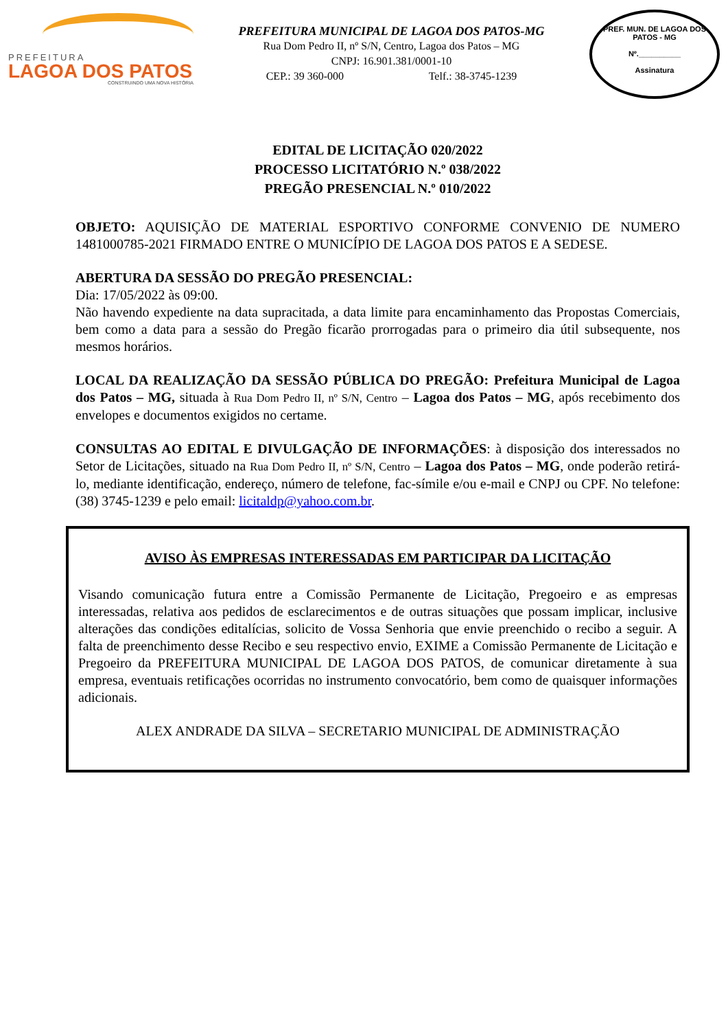PREFEITURA
LAGOA DOS PATOS
CONSTRUINDO UMA NOVA HISTÓRIA
PREFEITURA MUNICIPAL DE LAGOA DOS PATOS-MG
Rua Dom Pedro II, nº S/N, Centro, Lagoa dos Patos – MG
CNPJ: 16.901.381/0001-10
CEP.: 39 360-000 Telf.: 38-3745-1239
PREF. MUN. DE LAGOA DOS PATOS - MG
Nº.__________
Assinatura
EDITAL DE LICITAÇÃO 020/2022
PROCESSO LICITATÓRIO N.º 038/2022
PREGÃO PRESENCIAL N.º 010/2022
OBJETO: AQUISIÇÃO DE MATERIAL ESPORTIVO CONFORME CONVENIO DE NUMERO 1481000785-2021 FIRMADO ENTRE O MUNICÍPIO DE LAGOA DOS PATOS E A SEDESE.
ABERTURA DA SESSÃO DO PREGÃO PRESENCIAL:
Dia: 17/05/2022 às 09:00.
Não havendo expediente na data supracitada, a data limite para encaminhamento das Propostas Comerciais, bem como a data para a sessão do Pregão ficarão prorrogadas para o primeiro dia útil subsequente, nos mesmos horários.
LOCAL DA REALIZAÇÃO DA SESSÃO PÚBLICA DO PREGÃO: Prefeitura Municipal de Lagoa dos Patos – MG, situada à Rua Dom Pedro II, nº S/N, Centro – Lagoa dos Patos – MG, após recebimento dos envelopes e documentos exigidos no certame.
CONSULTAS AO EDITAL E DIVULGAÇÃO DE INFORMAÇÕES: à disposição dos interessados no Setor de Licitações, situado na Rua Dom Pedro II, nº S/N, Centro – Lagoa dos Patos – MG, onde poderão retirá-lo, mediante identificação, endereço, número de telefone, fac-símile e/ou e-mail e CNPJ ou CPF. No telefone: (38) 3745-1239 e pelo email: licitaldp@yahoo.com.br.
AVISO ÀS EMPRESAS INTERESSADAS EM PARTICIPAR DA LICITAÇÃO
Visando comunicação futura entre a Comissão Permanente de Licitação, Pregoeiro e as empresas interessadas, relativa aos pedidos de esclarecimentos e de outras situações que possam implicar, inclusive alterações das condições editalícias, solicito de Vossa Senhoria que envie preenchido o recibo a seguir. A falta de preenchimento desse Recibo e seu respectivo envio, EXIME a Comissão Permanente de Licitação e Pregoeiro da PREFEITURA MUNICIPAL DE LAGOA DOS PATOS, de comunicar diretamente à sua empresa, eventuais retificações ocorridas no instrumento convocatório, bem como de quaisquer informações adicionais.
ALEX ANDRADE DA SILVA – SECRETARIO MUNICIPAL DE ADMINISTRAÇÃO